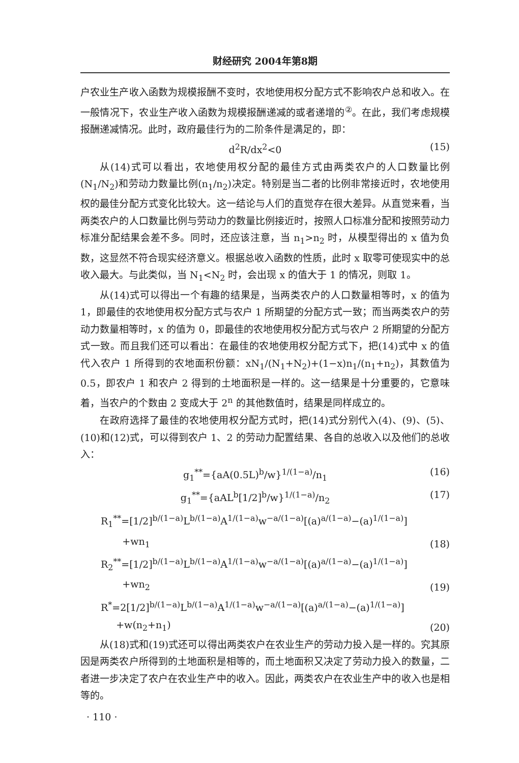财经研究 2004年第8期
户农业生产收入函数为规模报酬不变时，农地使用权分配方式不影响农户总和收入。在一般情况下，农业生产收入函数为规模报酬递减的或者递增的<sup>②</sup>。在此，我们考虑规模报酬递减情况。此时，政府最佳行为的二阶条件是满足的，即：
d<sup>2</sup>R/dx<sup>2</sup><0 (15)
从(14)式可以看出，农地使用权分配的最佳方式由两类农户的人口数量比例(N<sub>1</sub>/N<sub>2</sub>)和劳动力数量比例(n<sub>1</sub>/n<sub>2</sub>)决定。特别是当二者的比例非常接近时，农地使用权的最佳分配方式变化比较大。这一结论与人们的直觉存在很大差异。从直觉来看，当两类农户的人口数量比例与劳动力的数量比例接近时，按照人口标准分配和按照劳动力标准分配结果会差不多。同时，还应该注意，当 n<sub>1</sub>>n<sub>2</sub> 时，从模型得出的 x 值为负数，这显然不符合现实经济意义。根据总收入函数的性质，此时 x 取零可使现实中的总收入最大。与此类似，当 N<sub>1</sub><N<sub>2</sub> 时，会出现 x 的值大于 1 的情况，则取 1。
从(14)式可以得出一个有趣的结果是，当两类农户的人口数量相等时，x 的值为 1，即最佳的农地使用权分配方式与农户 1 所期望的分配方式一致；而当两类农户的劳动力数量相等时，x 的值为 0，即最佳的农地使用权分配方式与农户 2 所期望的分配方式一致。而且我们还可以看出：在最佳的农地使用权分配方式下，把(14)式中 x 的值代入农户 1 所得到的农地面积份额：xN<sub>1</sub>/(N<sub>1</sub>+N<sub>2</sub>)+(1−x)n<sub>1</sub>/(n<sub>1</sub>+n<sub>2</sub>)，其数值为 0.5，即农户 1 和农户 2 得到的土地面积是一样的。这一结果是十分重要的，它意味着，当农户的个数由 2 变成大于 2<sup>n</sup> 的其他数值时，结果是同样成立的。
在政府选择了最佳的农地使用权分配方式时，把(14)式分别代入(4)、(9)、(5)、(10)和(12)式，可以得到农户 1、2 的劳动力配置结果、各自的总收入以及他们的总收入：
g<sub>1</sub><sup>**</sup>={aA(0.5L)<sup>b</sup>/w}<sup>1/(1−a)</sup>/n<sub>1</sub> (16)
g<sub>1</sub><sup>**</sup>={aAL<sup>b</sup>[1/2]<sup>b</sup>/w}<sup>1/(1−a)</sup>/n<sub>2</sub> (17)
R<sub>1</sub><sup>**</sup>=[1/2]<sup>b/(1−a)</sup>L<sup>b/(1−a)</sup>A<sup>1/(1−a)</sup>w<sup>−a/(1−a)</sup>[(a)<sup>a/(1−a)</sup>−(a)<sup>1/(1−a)</sup>]
+wn<sub>1</sub> (18)
R<sub>2</sub><sup>**</sup>=[1/2]<sup>b/(1−a)</sup>L<sup>b/(1−a)</sup>A<sup>1/(1−a)</sup>w<sup>−a/(1−a)</sup>[(a)<sup>a/(1−a)</sup>−(a)<sup>1/(1−a)</sup>]
+wn<sub>2</sub> (19)
R<sup>*</sup>=2[1/2]<sup>b/(1−a)</sup>L<sup>b/(1−a)</sup>A<sup>1/(1−a)</sup>w<sup>−a/(1−a)</sup>[(a)<sup>a/(1−a)</sup>−(a)<sup>1/(1−a)</sup>]
+w(n<sub>2</sub>+n<sub>1</sub>) (20)
从(18)式和(19)式还可以得出两类农户在农业生产的劳动力投入是一样的。究其原因是两类农户所得到的土地面积是相等的，而土地面积又决定了劳动力投入的数量，二者进一步决定了农户在农业生产中的收入。因此，两类农户在农业生产中的收入也是相等的。
· 110 ·